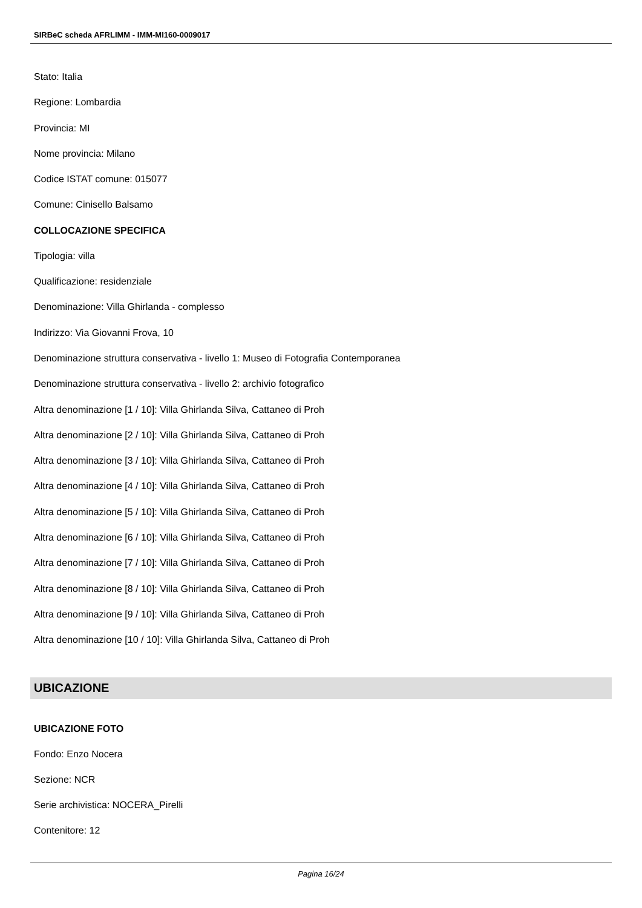SIRBeC scheda AFRLIMM - IMM-MI160-0009017
Stato: Italia
Regione: Lombardia
Provincia: MI
Nome provincia: Milano
Codice ISTAT comune: 015077
Comune: Cinisello Balsamo
COLLOCAZIONE SPECIFICA
Tipologia: villa
Qualificazione: residenziale
Denominazione: Villa Ghirlanda - complesso
Indirizzo: Via Giovanni Frova, 10
Denominazione struttura conservativa - livello 1: Museo di Fotografia Contemporanea
Denominazione struttura conservativa - livello 2: archivio fotografico
Altra denominazione [1 / 10]: Villa Ghirlanda Silva, Cattaneo di Proh
Altra denominazione [2 / 10]: Villa Ghirlanda Silva, Cattaneo di Proh
Altra denominazione [3 / 10]: Villa Ghirlanda Silva, Cattaneo di Proh
Altra denominazione [4 / 10]: Villa Ghirlanda Silva, Cattaneo di Proh
Altra denominazione [5 / 10]: Villa Ghirlanda Silva, Cattaneo di Proh
Altra denominazione [6 / 10]: Villa Ghirlanda Silva, Cattaneo di Proh
Altra denominazione [7 / 10]: Villa Ghirlanda Silva, Cattaneo di Proh
Altra denominazione [8 / 10]: Villa Ghirlanda Silva, Cattaneo di Proh
Altra denominazione [9 / 10]: Villa Ghirlanda Silva, Cattaneo di Proh
Altra denominazione [10 / 10]: Villa Ghirlanda Silva, Cattaneo di Proh
UBICAZIONE
UBICAZIONE FOTO
Fondo: Enzo Nocera
Sezione: NCR
Serie archivistica: NOCERA_Pirelli
Contenitore: 12
Pagina 16/24